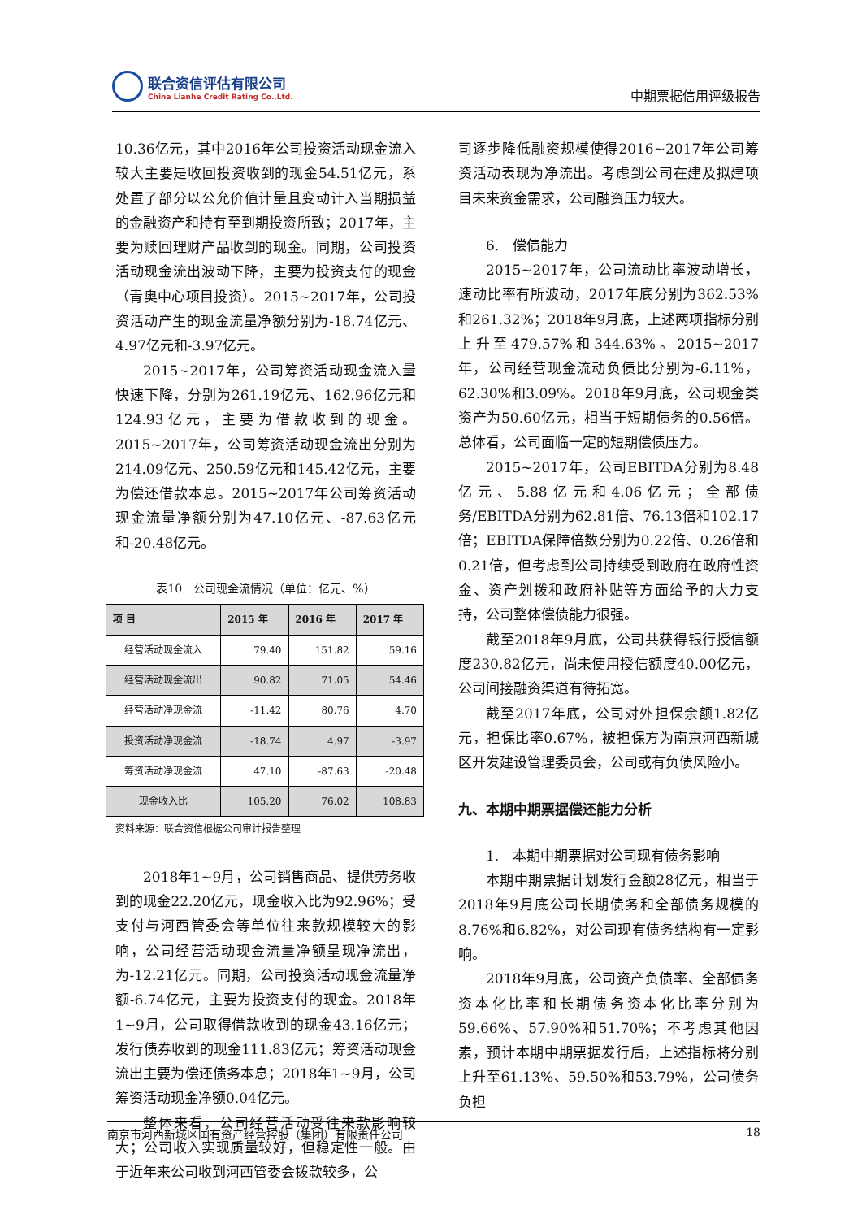联合资信评估有限公司
China Lianhe Credit Rating Co.,Ltd.
中期票据信用评级报告
10.36亿元，其中2016年公司投资活动现金流入较大主要是收回投资收到的现金54.51亿元，系处置了部分以公允价值计量且变动计入当期损益的金融资产和持有至到期投资所致；2017年，主要为赎回理财产品收到的现金。同期，公司投资活动现金流出波动下降，主要为投资支付的现金（青奥中心项目投资）。2015~2017年，公司投资活动产生的现金流量净额分别为-18.74亿元、4.97亿元和-3.97亿元。
2015~2017年，公司筹资活动现金流入量快速下降，分别为261.19亿元、162.96亿元和124.93亿元，主要为借款收到的现金。2015~2017年，公司筹资活动现金流出分别为214.09亿元、250.59亿元和145.42亿元，主要为偿还借款本息。2015~2017年公司筹资活动现金流量净额分别为47.10亿元、-87.63亿元和-20.48亿元。
表10　公司现金流情况（单位：亿元、%）
| 项 目 | 2015 年 | 2016 年 | 2017 年 |
| --- | --- | --- | --- |
| 经营活动现金流入 | 79.40 | 151.82 | 59.16 |
| 经营活动现金流出 | 90.82 | 71.05 | 54.46 |
| 经营活动净现金流 | -11.42 | 80.76 | 4.70 |
| 投资活动净现金流 | -18.74 | 4.97 | -3.97 |
| 筹资活动净现金流 | 47.10 | -87.63 | -20.48 |
| 现金收入比 | 105.20 | 76.02 | 108.83 |
资料来源：联合资信根据公司审计报告整理
2018年1~9月，公司销售商品、提供劳务收到的现金22.20亿元，现金收入比为92.96%；受支付与河西管委会等单位往来款规模较大的影响，公司经营活动现金流量净额呈现净流出，为-12.21亿元。同期，公司投资活动现金流量净额-6.74亿元，主要为投资支付的现金。2018年1~9月，公司取得借款收到的现金43.16亿元；发行债券收到的现金111.83亿元；筹资活动现金流出主要为偿还债务本息；2018年1~9月，公司筹资活动现金净额0.04亿元。
整体来看，公司经营活动受往来款影响较大；公司收入实现质量较好，但稳定性一般。由于近年来公司收到河西管委会拨款较多，公
司逐步降低融资规模使得2016~2017年公司筹资活动表现为净流出。考虑到公司在建及拟建项目未来资金需求，公司融资压力较大。
6.　偿债能力
2015~2017年，公司流动比率波动增长，速动比率有所波动，2017年底分别为362.53%和261.32%；2018年9月底，上述两项指标分别上升至479.57%和344.63%。2015~2017年，公司经营现金流动负债比分别为-6.11%，62.30%和3.09%。2018年9月底，公司现金类资产为50.60亿元，相当于短期债务的0.56倍。总体看，公司面临一定的短期偿债压力。
2015~2017年，公司EBITDA分别为8.48亿元、5.88亿元和4.06亿元；全部债务/EBITDA分别为62.81倍、76.13倍和102.17倍；EBITDA保障倍数分别为0.22倍、0.26倍和0.21倍，但考虑到公司持续受到政府在政府性资金、资产划拨和政府补贴等方面给予的大力支持，公司整体偿债能力很强。
截至2018年9月底，公司共获得银行授信额度230.82亿元，尚未使用授信额度40.00亿元，公司间接融资渠道有待拓宽。
截至2017年底，公司对外担保余额1.82亿元，担保比率0.67%，被担保方为南京河西新城区开发建设管理委员会，公司或有负债风险小。
九、本期中期票据偿还能力分析
1.　本期中期票据对公司现有债务影响
本期中期票据计划发行金额28亿元，相当于2018年9月底公司长期债务和全部债务规模的8.76%和6.82%，对公司现有债务结构有一定影响。
2018年9月底，公司资产负债率、全部债务资本化比率和长期债务资本化比率分别为59.66%、57.90%和51.70%；不考虑其他因素，预计本期中期票据发行后，上述指标将分别上升至61.13%、59.50%和53.79%，公司债务负担
南京市河西新城区国有资产经营控股（集团）有限责任公司 18